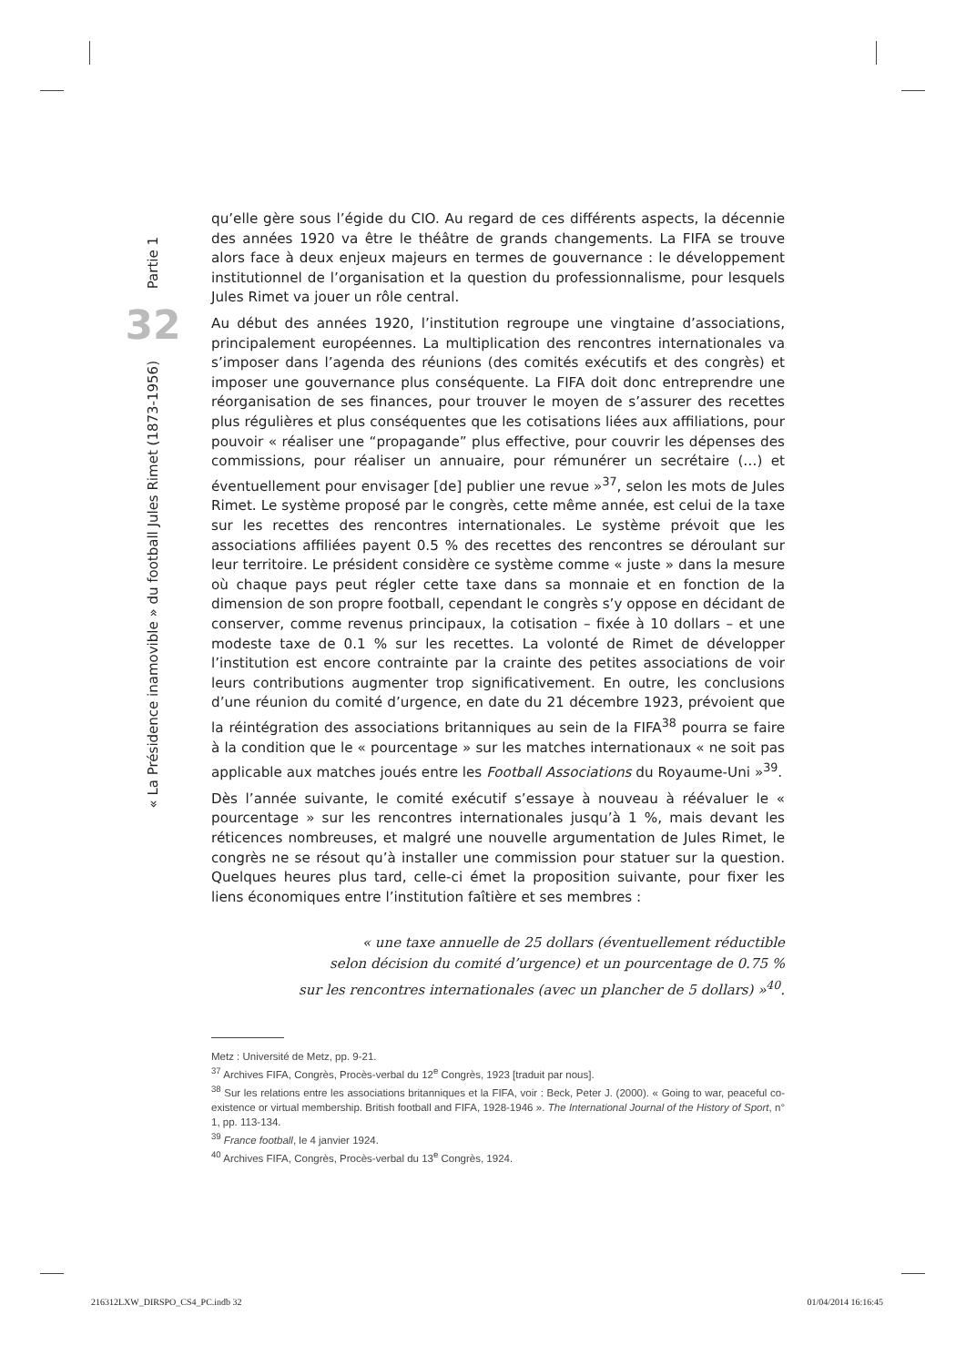Partie 1
32
« La Présidence inamovible » du football Jules Rimet (1873-1956)
qu’elle gère sous l’égide du CIO. Au regard de ces différents aspects, la décennie des années 1920 va être le théâtre de grands changements. La FIFA se trouve alors face à deux enjeux majeurs en termes de gouvernance : le développement institutionnel de l’organisation et la question du professionnalisme, pour lesquels Jules Rimet va jouer un rôle central.
Au début des années 1920, l’institution regroupe une vingtaine d’associations, principalement européennes. La multiplication des rencontres internationales va s’imposer dans l’agenda des réunions (des comités exécutifs et des congrès) et imposer une gouvernance plus conséquente. La FIFA doit donc entreprendre une réorganisation de ses finances, pour trouver le moyen de s’assurer des recettes plus régulières et plus conséquentes que les cotisations liées aux affiliations, pour pouvoir « réaliser une “propagande” plus effective, pour couvrir les dépenses des commissions, pour réaliser un annuaire, pour rémunérer un secrétaire (…) et éventuellement pour envisager [de] publier une revue »<sup>37</sup>, selon les mots de Jules Rimet. Le système proposé par le congrès, cette même année, est celui de la taxe sur les recettes des rencontres internationales. Le système prévoit que les associations affiliées payent 0.5 % des recettes des rencontres se déroulant sur leur territoire. Le président considère ce système comme « juste » dans la mesure où chaque pays peut régler cette taxe dans sa monnaie et en fonction de la dimension de son propre football, cependant le congrès s’y oppose en décidant de conserver, comme revenus principaux, la cotisation – fixée à 10 dollars – et une modeste taxe de 0.1 % sur les recettes. La volonté de Rimet de développer l’institution est encore contrainte par la crainte des petites associations de voir leurs contributions augmenter trop significativement. En outre, les conclusions d’une réunion du comité d’urgence, en date du 21 décembre 1923, prévoient que la réintégration des associations britanniques au sein de la FIFA<sup>38</sup> pourra se faire à la condition que le « pourcentage » sur les matches internationaux « ne soit pas applicable aux matches joués entre les Football Associations du Royaume-Uni »<sup>39</sup>.
Dès l’année suivante, le comité exécutif s’essaye à nouveau à réévaluer le « pourcentage » sur les rencontres internationales jusqu’à 1 %, mais devant les réticences nombreuses, et malgré une nouvelle argumentation de Jules Rimet, le congrès ne se résout qu’à installer une commission pour statuer sur la question. Quelques heures plus tard, celle-ci émet la proposition suivante, pour fixer les liens économiques entre l’institution faîtière et ses membres :
« une taxe annuelle de 25 dollars (éventuellement réductible
selon décision du comité d’urgence) et un pourcentage de 0.75 %
sur les rencontres internationales (avec un plancher de 5 dollars) »<sup>40</sup>.
Metz : Université de Metz, pp. 9-21.
<sup>37</sup> Archives FIFA, Congrès, Procès-verbal du 12<sup>e</sup> Congrès, 1923 [traduit par nous].
<sup>38</sup> Sur les relations entre les associations britanniques et la FIFA, voir : Beck, Peter J. (2000). « Going to war, peaceful co-existence or virtual membership. British football and FIFA, 1928-1946 ». The International Journal of the History of Sport, n° 1, pp. 113-134.
<sup>39</sup> France football, le 4 janvier 1924.
<sup>40</sup> Archives FIFA, Congrès, Procès-verbal du 13<sup>e</sup> Congrès, 1924.
216312LXW_DIRSPO_CS4_PC.indb 32 01/04/2014 16:16:45